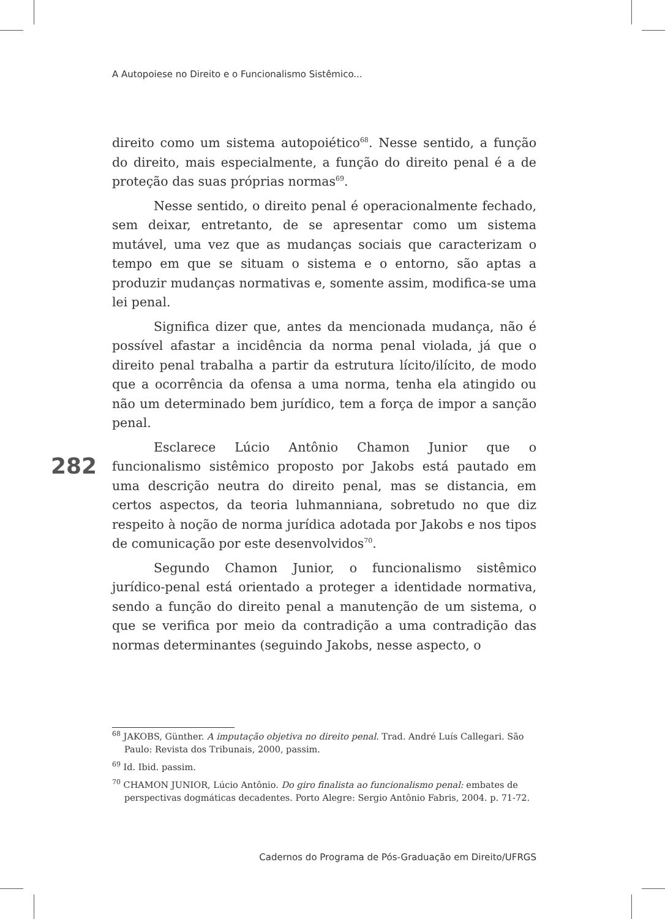A Autopoiese no Direito e o Funcionalismo Sistêmico...
direito como um sistema autopoiético<sup>68</sup>. Nesse sentido, a função do direito, mais especialmente, a função do direito penal é a de proteção das suas próprias normas<sup>69</sup>.
Nesse sentido, o direito penal é operacionalmente fechado, sem deixar, entretanto, de se apresentar como um sistema mutável, uma vez que as mudanças sociais que caracterizam o tempo em que se situam o sistema e o entorno, são aptas a produzir mudanças normativas e, somente assim, modifica-se uma lei penal.
Significa dizer que, antes da mencionada mudança, não é possível afastar a incidência da norma penal violada, já que o direito penal trabalha a partir da estrutura lícito/ilícito, de modo que a ocorrência da ofensa a uma norma, tenha ela atingido ou não um determinado bem jurídico, tem a força de impor a sanção penal.
Esclarece Lúcio Antônio Chamon Junior que o funcionalismo sistêmico proposto por Jakobs está pautado em uma descrição neutra do direito penal, mas se distancia, em certos aspectos, da teoria luhmanniana, sobretudo no que diz respeito à noção de norma jurídica adotada por Jakobs e nos tipos de comunicação por este desenvolvidos<sup>70</sup>.
Segundo Chamon Junior, o funcionalismo sistêmico jurídico-penal está orientado a proteger a identidade normativa, sendo a função do direito penal a manutenção de um sistema, o que se verifica por meio da contradição a uma contradição das normas determinantes (seguindo Jakobs, nesse aspecto, o
282
<sup>68</sup> JAKOBS, Günther. A imputação objetiva no direito penal. Trad. André Luís Callegari. São Paulo: Revista dos Tribunais, 2000, passim.
<sup>69</sup> Id. Ibid. passim.
<sup>70</sup> CHAMON JUNIOR, Lúcio Antônio. Do giro finalista ao funcionalismo penal: embates de perspectivas dogmáticas decadentes. Porto Alegre: Sergio Antônio Fabris, 2004. p. 71-72.
Cadernos do Programa de Pós-Graduação em Direito/UFRGS